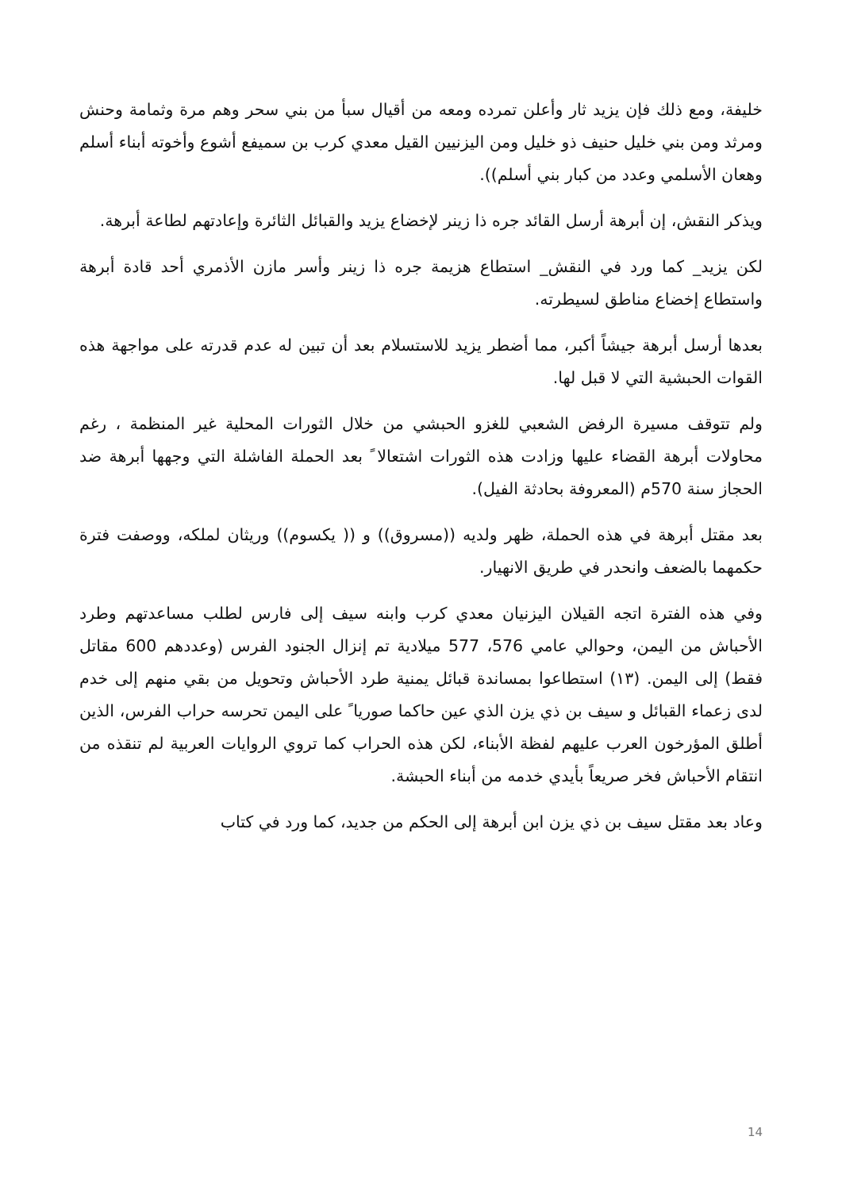خليفة، ومع ذلك فإن يزيد ثار وأعلن تمرده ومعه من أقيال سبأ من بني سحر وهم مرة وثمامة وحنش ومرثد ومن بني خليل حنيف ذو خليل ومن اليزنيين القيل معدي كرب بن سميفع أشوع وأخوته أبناء أسلم وهعان الأسلمي وعدد من كبار بني أسلم)).
ويذكر النقش، إن أبرهة أرسل القائد جره ذا زينر لإخضاع يزيد والقبائل الثائرة وإعادتهم لطاعة أبرهة.
لكن يزيد_ كما ورد في النقش_ استطاع هزيمة جره ذا زينر وأسر مازن الأذمري أحد قادة أبرهة واستطاع إخضاع مناطق لسيطرته.
بعدها أرسل أبرهة جيشاً أكبر، مما أضطر يزيد للاستسلام بعد أن تبين له عدم قدرته على مواجهة هذه القوات الحبشية التي لا قبل لها.
ولم تتوقف مسيرة الرفض الشعبي للغزو الحبشي من خلال الثورات المحلية غير المنظمة ، رغم محاولات أبرهة القضاء عليها وزادت هذه الثورات اشتعالا ً بعد الحملة الفاشلة التي وجهها أبرهة ضد الحجاز سنة 570م (المعروفة بحادثة الفيل).
بعد مقتل أبرهة في هذه الحملة، ظهر ولديه ((مسروق)) و (( يكسوم)) وريثان لملكه، ووصفت فترة حكمهما بالضعف وانحدر في طريق الانهيار.
وفي هذه الفترة اتجه القيلان اليزنيان معدي كرب وابنه سيف إلى فارس لطلب مساعدتهم وطرد الأحباش من اليمن، وحوالي عامي 576، 577 ميلادية تم إنزال الجنود الفرس (وعددهم 600 مقاتل فقط) إلى اليمن. (١٣) استطاعوا بمساندة قبائل يمنية طرد الأحباش وتحويل من بقي منهم إلى خدم لدى زعماء القبائل و سيف بن ذي يزن الذي عين حاكما صوريا ً على اليمن تحرسه حراب الفرس، الذين أطلق المؤرخون العرب عليهم لفظة الأبناء، لكن هذه الحراب كما تروي الروايات العربية لم تنقذه من انتقام الأحباش فخر صريعاً بأيدي خدمه من أبناء الحبشة.
وعاد بعد مقتل سيف بن ذي يزن ابن أبرهة إلى الحكم من جديد، كما ورد في كتاب
14